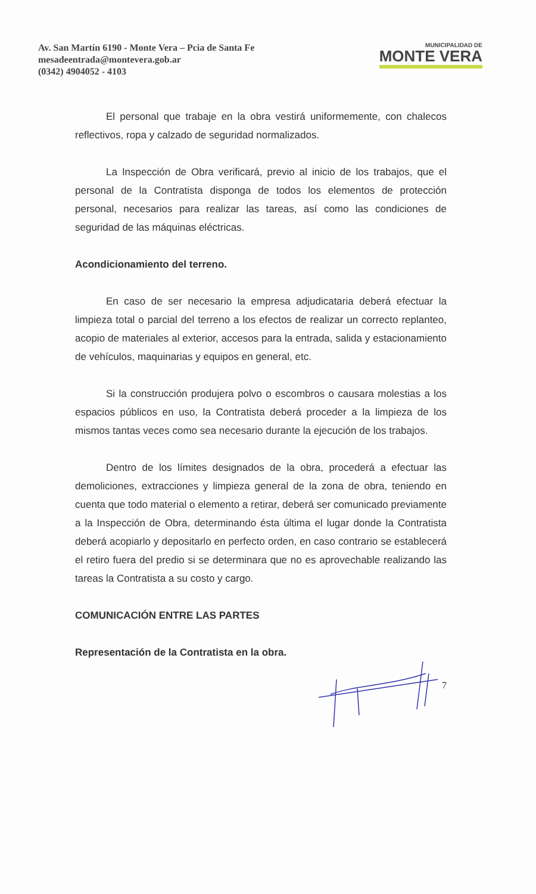Av. San Martín 6190 - Monte Vera – Pcia de Santa Fe
mesadeentrada@montevera.gob.ar
(0342) 4904052 - 4103
MUNICIPALIDAD DE
MONTE VERA
El personal que trabaje en la obra vestirá uniformemente, con chalecos reflectivos, ropa y calzado de seguridad normalizados.
La Inspección de Obra verificará, previo al inicio de los trabajos, que el personal de la Contratista disponga de todos los elementos de protección personal, necesarios para realizar las tareas, así como las condiciones de seguridad de las máquinas eléctricas.
Acondicionamiento del terreno.
En caso de ser necesario la empresa adjudicataria deberá efectuar la limpieza total o parcial del terreno a los efectos de realizar un correcto replanteo, acopio de materiales al exterior, accesos para la entrada, salida y estacionamiento de vehículos, maquinarias y equipos en general, etc.
Si la construcción produjera polvo o escombros o causara molestias a los espacios públicos en uso, la Contratista deberá proceder a la limpieza de los mismos tantas veces como sea necesario durante la ejecución de los trabajos.
Dentro de los límites designados de la obra, procederá a efectuar las demoliciones, extracciones y limpieza general de la zona de obra, teniendo en cuenta que todo material o elemento a retirar, deberá ser comunicado previamente a la Inspección de Obra, determinando ésta última el lugar donde la Contratista deberá acopiarlo y depositarlo en perfecto orden, en caso contrario se establecerá el retiro fuera del predio si se determinara que no es aprovechable realizando las tareas la Contratista a su costo y cargo.
COMUNICACIÓN ENTRE LAS PARTES
Representación de la Contratista en la obra.
7